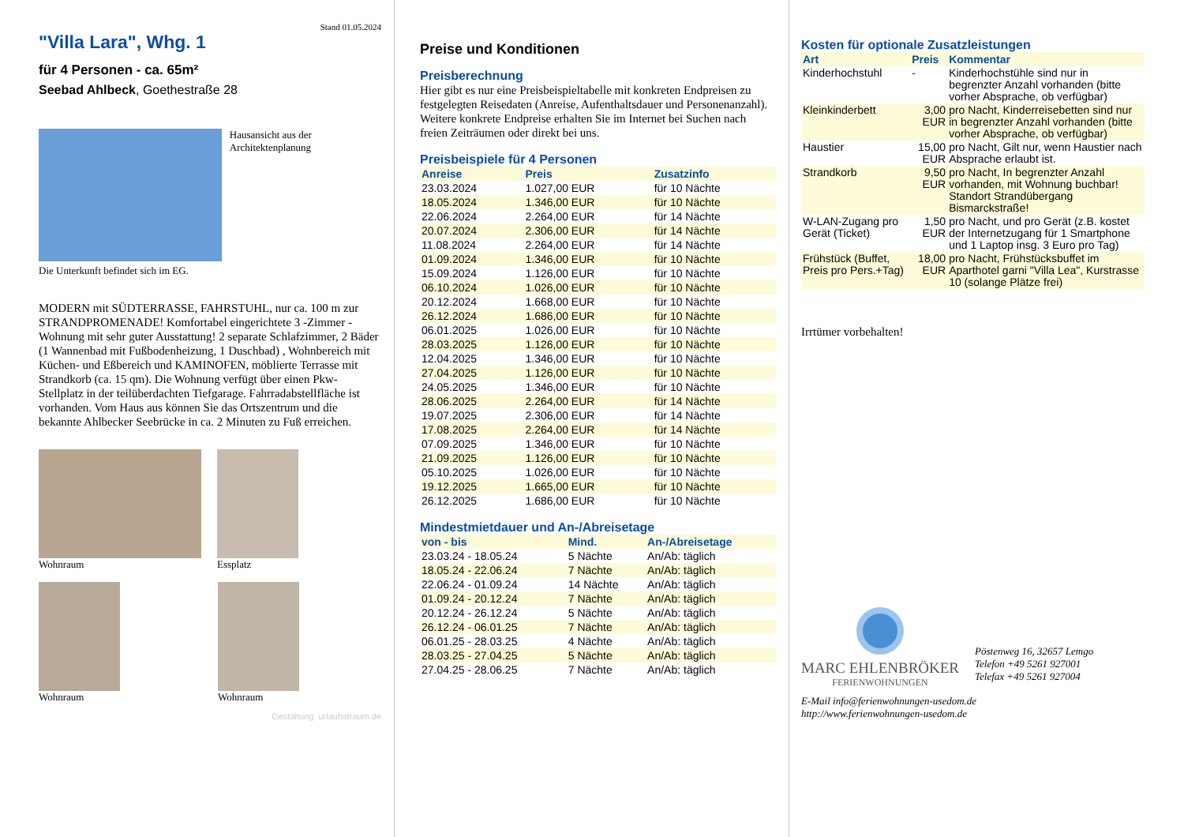Stand 01.05.2024
"Villa Lara", Whg. 1
für 4 Personen - ca. 65m²
Seebad Ahlbeck, Goethestraße 28
Hausansicht aus der Architektenplanung
Die Unterkunft befindet sich im EG.
MODERN mit SÜDTERRASSE, FAHRSTUHL, nur ca. 100 m zur STRANDPROMENADE! Komfortabel eingerichtete 3 -Zimmer - Wohnung mit sehr guter Ausstattung! 2 separate Schlafzimmer, 2 Bäder (1 Wannenbad mit Fußbodenheizung, 1 Duschbad) , Wohnbereich mit Küchen- und Eßbereich und KAMINOFEN, möblierte Terrasse mit Strandkorb (ca. 15 qm). Die Wohnung verfügt über einen Pkw-Stellplatz in der teilüberdachten Tiefgarage. Fahrradabstellfläche ist vorhanden. Vom Haus aus können Sie das Ortszentrum und die bekannte Ahlbecker Seebrücke in ca. 2 Minuten zu Fuß erreichen.
Wohnraum Essplatz
Wohnraum Wohnraum
Gestaltung: urlaubstraum.de
Preise und Konditionen
Preisberechnung
Hier gibt es nur eine Preisbeispieltabelle mit konkreten Endpreisen zu festgelegten Reisedaten (Anreise, Aufenthaltsdauer und Personenanzahl). Weitere konkrete Endpreise erhalten Sie im Internet bei Suchen nach freien Zeiträumen oder direkt bei uns.
Preisbeispiele für 4 Personen
| Anreise | Preis | Zusatzinfo |
| --- | --- | --- |
| 23.03.2024 | 1.027,00 EUR | für 10 Nächte |
| 18.05.2024 | 1.346,00 EUR | für 10 Nächte |
| 22.06.2024 | 2.264,00 EUR | für 14 Nächte |
| 20.07.2024 | 2.306,00 EUR | für 14 Nächte |
| 11.08.2024 | 2.264,00 EUR | für 14 Nächte |
| 01.09.2024 | 1.346,00 EUR | für 10 Nächte |
| 15.09.2024 | 1.126,00 EUR | für 10 Nächte |
| 06.10.2024 | 1.026,00 EUR | für 10 Nächte |
| 20.12.2024 | 1.668,00 EUR | für 10 Nächte |
| 26.12.2024 | 1.686,00 EUR | für 10 Nächte |
| 06.01.2025 | 1.026,00 EUR | für 10 Nächte |
| 28.03.2025 | 1.126,00 EUR | für 10 Nächte |
| 12.04.2025 | 1.346,00 EUR | für 10 Nächte |
| 27.04.2025 | 1.126,00 EUR | für 10 Nächte |
| 24.05.2025 | 1.346,00 EUR | für 10 Nächte |
| 28.06.2025 | 2.264,00 EUR | für 14 Nächte |
| 19.07.2025 | 2.306,00 EUR | für 14 Nächte |
| 17.08.2025 | 2.264,00 EUR | für 14 Nächte |
| 07.09.2025 | 1.346,00 EUR | für 10 Nächte |
| 21.09.2025 | 1.126,00 EUR | für 10 Nächte |
| 05.10.2025 | 1.026,00 EUR | für 10 Nächte |
| 19.12.2025 | 1.665,00 EUR | für 10 Nächte |
| 26.12.2025 | 1.686,00 EUR | für 10 Nächte |
Mindestmietdauer und An-/Abreisetage
| von - bis | Mind. | An-/Abreisetage |
| --- | --- | --- |
| 23.03.24 - 18.05.24 | 5 Nächte | An/Ab: täglich |
| 18.05.24 - 22.06.24 | 7 Nächte | An/Ab: täglich |
| 22.06.24 - 01.09.24 | 14 Nächte | An/Ab: täglich |
| 01.09.24 - 20.12.24 | 7 Nächte | An/Ab: täglich |
| 20.12.24 - 26.12.24 | 5 Nächte | An/Ab: täglich |
| 26.12.24 - 06.01.25 | 7 Nächte | An/Ab: täglich |
| 06.01.25 - 28.03.25 | 4 Nächte | An/Ab: täglich |
| 28.03.25 - 27.04.25 | 5 Nächte | An/Ab: täglich |
| 27.04.25 - 28.06.25 | 7 Nächte | An/Ab: täglich |
Kosten für optionale Zusatzleistungen
| Art | Preis | Kommentar |
| --- | --- | --- |
| Kinderhochstuhl | - | Kinderhochstühle sind nur in begrenzter Anzahl vorhanden (bitte vorher Absprache, ob verfügbar) |
| Kleinkinderbett | 3,00 EUR | pro Nacht, Kinderreisebetten sind nur in begrenzter Anzahl vorhanden (bitte vorher Absprache, ob verfügbar) |
| Haustier | 15,00 EUR | pro Nacht, Gilt nur, wenn Haustier nach Absprache erlaubt ist. |
| Strandkorb | 9,50 EUR | pro Nacht, In begrenzter Anzahl vorhanden, mit Wohnung buchbar! Standort Strandübergang Bismarckstraße! |
| W-LAN-Zugang pro Gerät (Ticket) | 1,50 EUR | pro Nacht, und pro Gerät (z.B. kostet der Internetzugang für 1 Smartphone und 1 Laptop insg. 3 Euro pro Tag) |
| Frühstück (Buffet, Preis pro Pers.+Tag) | 18,00 EUR | pro Nacht, Frühstücksbuffet im Aparthotel garni "Villa Lea", Kurstrasse 10 (solange Plätze frei) |
Irrtümer vorbehalten!
MARC EHLENBRÖKER
FERIENWOHNUNGEN
Pöstenweg 16, 32657 Lemgo
Telefon +49 5261 927001
Telefax +49 5261 927004
E-Mail info@ferienwohnungen-usedom.de
http://www.ferienwohnungen-usedom.de